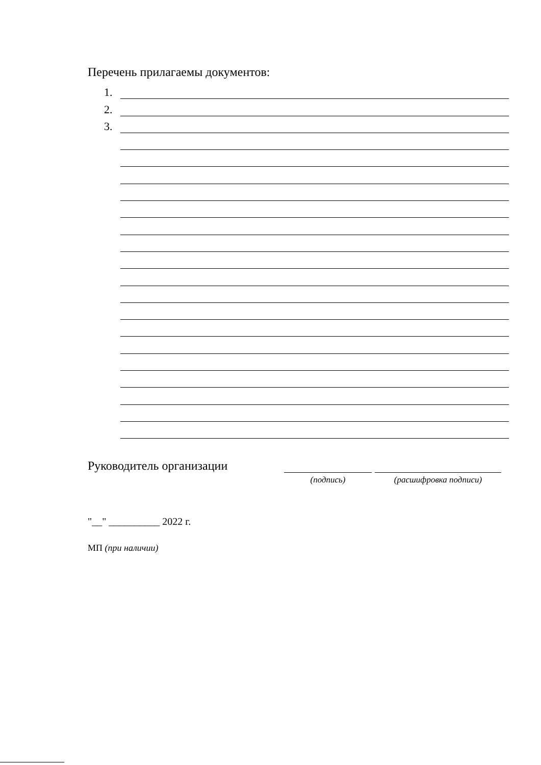Перечень прилагаемы документов:
1.
2.
3.
Руководитель организации
(подпись) (расшифровка подписи)
"__" __________ 2022 г.
МП (при наличии)